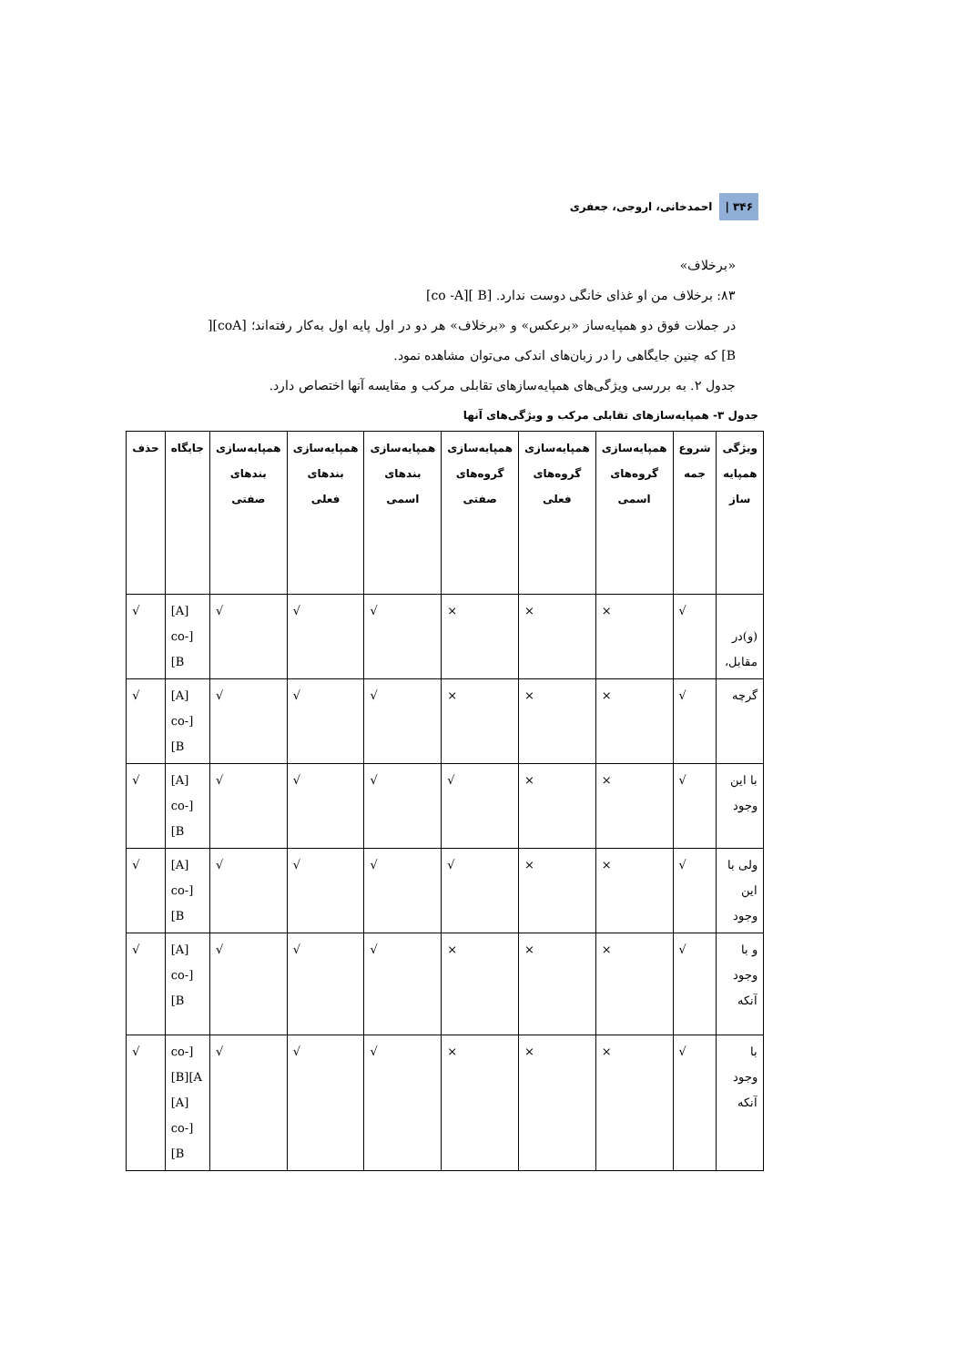۳۴۶ | احمدخانی، اروجی، جعفری
«برخلاف»
۸۳: برخلاف من او غذای خانگی دوست ندارد. [B ][co -A]
در جملات فوق دو همپایه‌ساز «برعکس» و «برخلاف» هر دو در اول پایه اول به‌کار رفته‌اند؛ [coA][ B] که چنین جایگاهی را در زبان‌های اندکی می‌توان مشاهده نمود.
جدول ۲. به بررسی ویژگی‌های همپایه‌سازهای تقابلی مرکب و مقایسه آنها اختصاص دارد.
جدول ۳- همپایه‌سازهای تقابلی مرکب و ویژگی‌های آنها
| ویژگی همپایه ساز | شروع جمه | همپایه‌سازی گروه‌های اسمی | همپایه‌سازی گروه‌های فعلی | همپایه‌سازی گروه‌های صفتی | همپایه‌سازی بندهای اسمی | همپایه‌سازی بندهای فعلی | همپایه‌سازی بندهای صفتی | جایگاه | حذف |
| --- | --- | --- | --- | --- | --- | --- | --- | --- | --- |
| (و)در مقابل، | √ | × | × | × | √ | √ | √ | [A][co-B] | √ |
| گرچه | √ | × | × | × | √ | √ | √ | [A][co-B] | √ |
| با این وجود | √ | × | × | √ | √ | √ | √ | [A][co-B] | √ |
| ولی با این وجود | √ | × | × | √ | √ | √ | √ | [A][co-B] | √ |
| و با وجود آنکه | √ | × | × | × | √ | √ | √ | [A][co-B] | √ |
| با وجود آنکه | √ | × | × | × | √ | √ | √ | [co-A][B] [A][co-B] | √ |